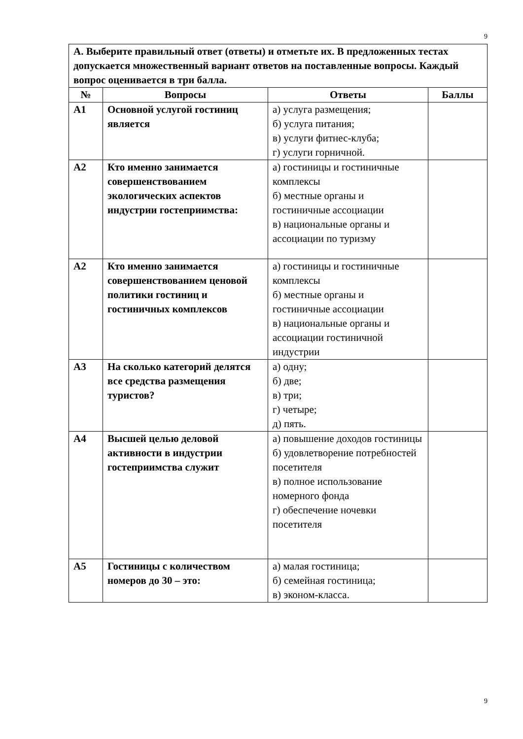9
| А. Выберите правильный ответ (ответы) и отметьте их. В предложенных тестах допускается множественный вариант ответов на поставленные вопросы. Каждый вопрос оценивается в три балла. | | | |
| № | Вопросы | Ответы | Баллы |
| А1 | Основной услугой гостиниц является | а) услуга размещения; б) услуга питания; в) услуги фитнес-клуба; г) услуги горничной. | |
| А2 | Кто именно занимается совершенствованием экологических аспектов индустрии гостеприимства: | а) гостиницы и гостиничные комплексы б) местные органы и гостиничные ассоциации в) национальные органы и ассоциации по туризму | |
| А2 | Кто именно занимается совершенствованием ценовой политики гостиниц и гостиничных комплексов | а) гостиницы и гостиничные комплексы б) местные органы и гостиничные ассоциации в) национальные органы и ассоциации гостиничной индустрии | |
| А3 | На сколько категорий делятся все средства размещения туристов? | а) одну; б) две; в) три; г) четыре; д) пять. | |
| А4 | Высшей целью деловой активности в индустрии гостеприимства служит | а) повышение доходов гостиницы б) удовлетворение потребностей посетителя в) полное использование номерного фонда г) обеспечение ночевки посетителя | |
| А5 | Гостиницы с количеством номеров до 30 – это: | а) малая гостиница; б) семейная гостиница; в) эконом-класса. | |
9